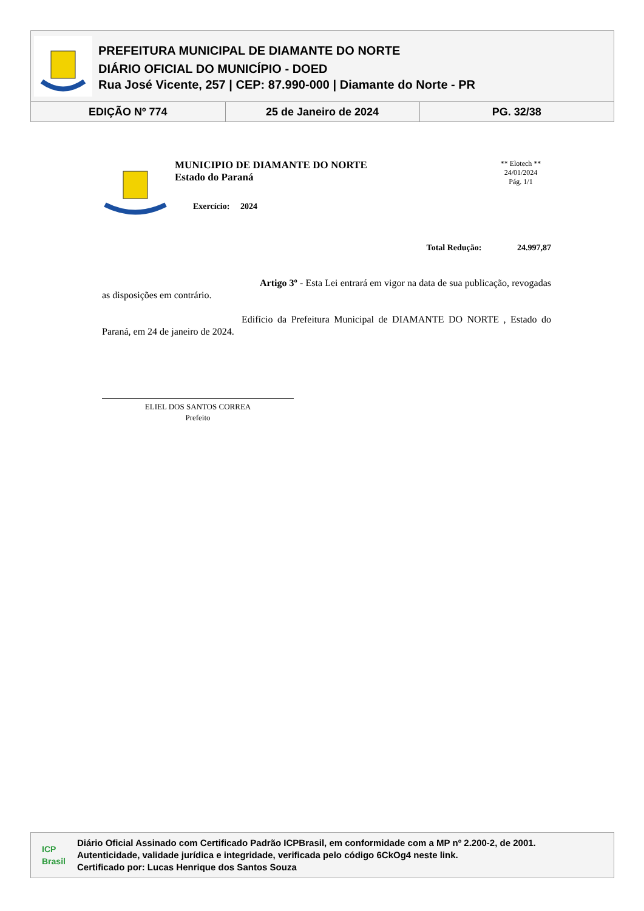PREFEITURA MUNICIPAL DE DIAMANTE DO NORTE
DIÁRIO OFICIAL DO MUNICÍPIO - DOED
Rua José Vicente, 257 | CEP: 87.990-000 | Diamante do Norte - PR
| EDIÇÃO Nº 774 | 25 de Janeiro de 2024 | PG. 32/38 |
MUNICIPIO DE DIAMANTE DO NORTE
Estado do Paraná
Exercício: 2024
** Elotech **
24/01/2024
Pág. 1/1
Total Redução: 24.997,87
Artigo 3º - Esta Lei entrará em vigor na data de sua publicação, revogadas as disposições em contrário.
Edifício da Prefeitura Municipal de DIAMANTE DO NORTE , Estado do Paraná, em 24 de janeiro de 2024.
ELIEL DOS SANTOS CORREA
Prefeito
ICP Brasil
Diário Oficial Assinado com Certificado Padrão ICPBrasil, em conformidade com a MP nº 2.200-2, de 2001.
Autenticidade, validade jurídica e integridade, verificada pelo código 6CkOg4 neste link.
Certificado por: Lucas Henrique dos Santos Souza